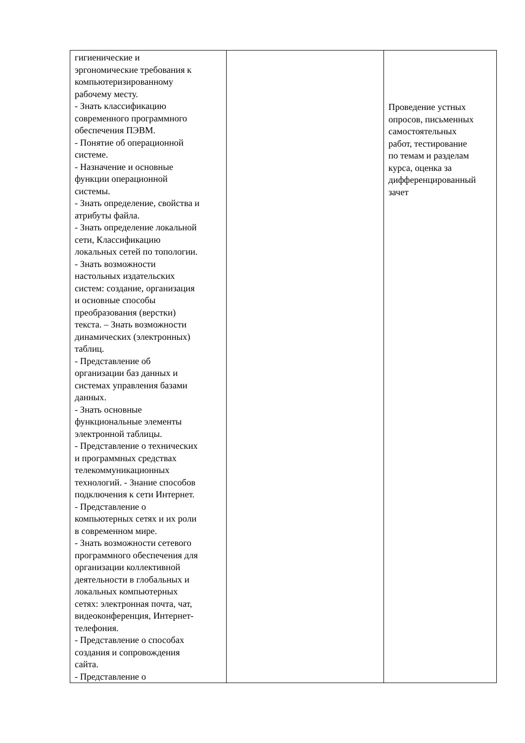| гигиенические и эргономические требования к компьютеризированному рабочему месту. - Знать классификацию современного программного обеспечения ПЭВМ. - Понятие об операционной системе. - Назначение и основные функции операционной системы. - Знать определение, свойства и атрибуты файла. - Знать определение локальной сети, Классификацию локальных сетей по топологии. - Знать возможности настольных издательских систем: создание, организация и основные способы преобразования (верстки) текста. – Знать возможности динамических (электронных) таблиц. - Представление об организации баз данных и системах управления базами данных. - Знать основные функциональные элементы электронной таблицы. - Представление о технических и программных средствах телекоммуникационных технологий. - Знание способов подключения к сети Интернет. - Представление о компьютерных сетях и их роли в современном мире. - Знать возможности сетевого программного обеспечения для организации коллективной деятельности в глобальных и локальных компьютерных сетях: электронная почта, чат, видеоконференция, Интернет- телефония. - Представление о способах создания и сопровождения сайта. - Представление о | | Проведение устных опросов, письменных самостоятельных работ, тестирование по темам и разделам курса, оценка за дифференцированный зачет |